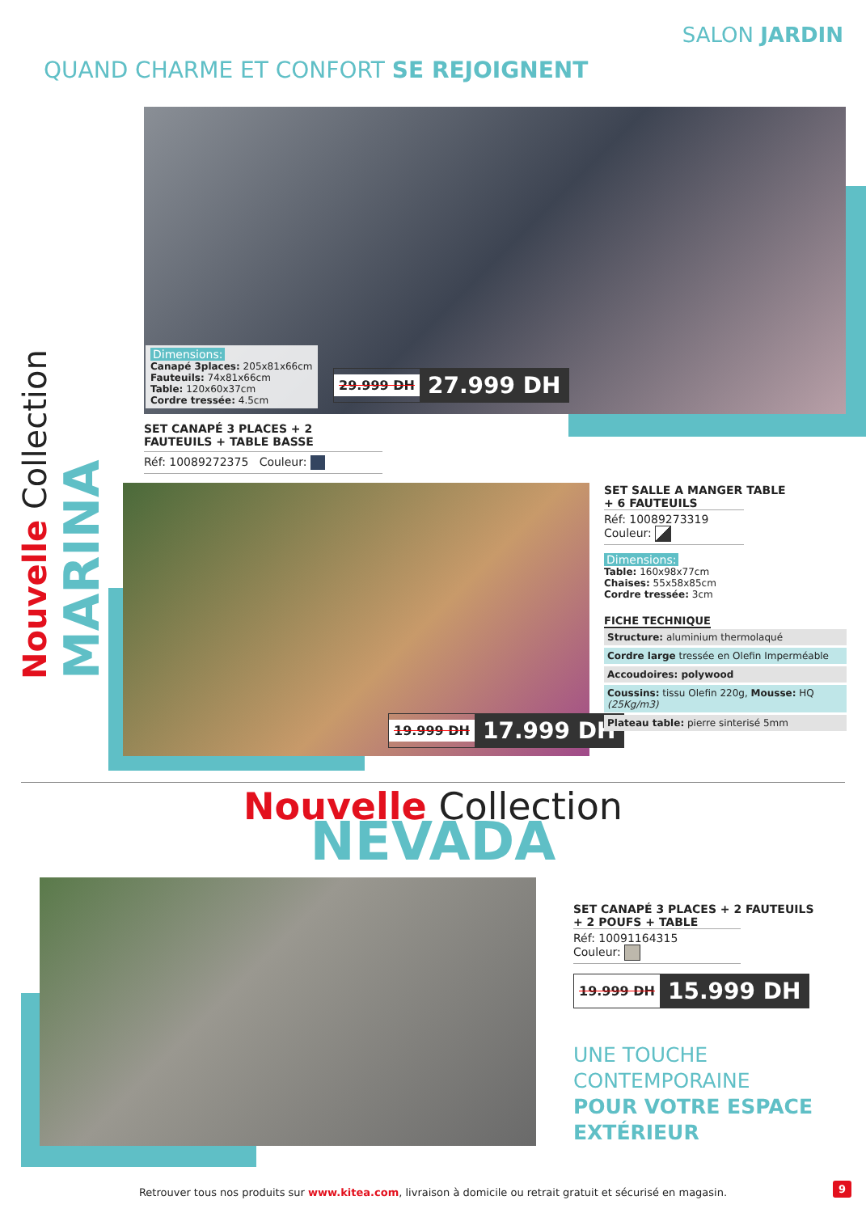SALON JARDIN
QUAND CHARME ET CONFORT SE REJOIGNENT
Nouvelle Collection MARINA
Dimensions:
Canapé 3places: 205x81x66cm
Fauteuils: 74x81x66cm
Table: 120x60x37cm
Cordre tressée: 4.5cm
29.999 DH 27.999 DH
SET CANAPÉ 3 PLACES + 2 FAUTEUILS + TABLE BASSE
Réf: 10089272375 Couleur:
19.999 DH 17.999 DH
SET SALLE A MANGER TABLE
+ 6 FAUTEUILS
Réf: 10089273319
Couleur:
Dimensions:
Table: 160x98x77cm
Chaises: 55x58x85cm
Cordre tressée: 3cm
FICHE TECHNIQUE
Structure: aluminium thermolaqué
Cordre large tressée en Olefin Imperméable
Accoudoires: polywood
Coussins: tissu Olefin 220g, Mousse: HQ (25Kg/m3)
Plateau table: pierre sinterisé 5mm
Nouvelle Collection
NEVADA
SET CANAPÉ 3 PLACES + 2 FAUTEUILS
+ 2 POUFS + TABLE
Réf: 10091164315
Couleur:
19.999 DH 15.999 DH
UNE TOUCHE
CONTEMPORAINE
POUR VOTRE ESPACE
EXTÉRIEUR
Retrouver tous nos produits sur www.kitea.com, livraison à domicile ou retrait gratuit et sécurisé en magasin. 9